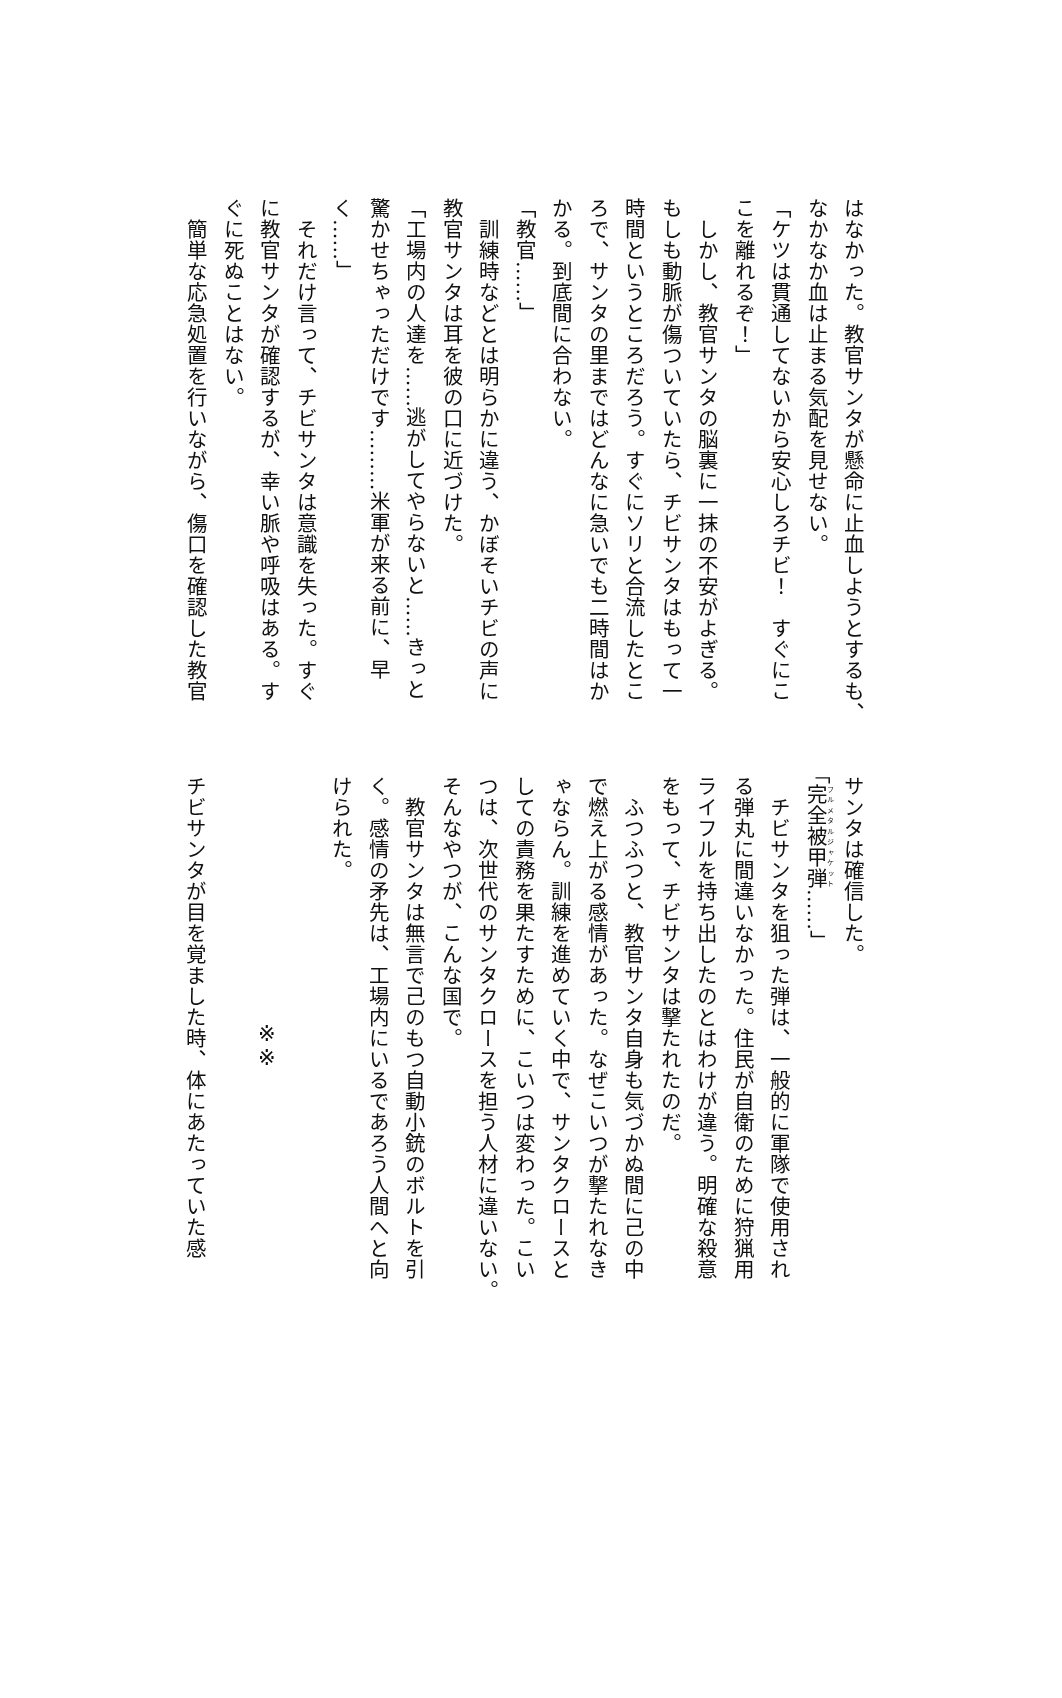はなかった。教官サンタが懸命に止血しようとするも、
なかなか血は止まる気配を見せない。
「ケツは貫通してないから安心しろチビ！　すぐにこ
こを離れるぞ！」
　しかし、教官サンタの脳裏に一抹の不安がよぎる。
もしも動脈が傷ついていたら、チビサンタはもって一
時間というところだろう。すぐにソリと合流したとこ
ろで、サンタの里まではどんなに急いでも二時間はか
かる。到底間に合わない。
「教官……」
　訓練時などとは明らかに違う、かぼそいチビの声に
教官サンタは耳を彼の口に近づけた。
「工場内の人達を……逃がしてやらないと……きっと
驚かせちゃっただけです………米軍が来る前に、早
く……」
　それだけ言って、チビサンタは意識を失った。すぐ
に教官サンタが確認するが、幸い脈や呼吸はある。す
ぐに死ぬことはない。
　簡単な応急処置を行いながら、傷口を確認した教官
サンタは確信した。
「完全被甲弾……」
　チビサンタを狙った弾は、一般的に軍隊で使用され
る弾丸に間違いなかった。住民が自衛のために狩猟用
ライフルを持ち出したのとはわけが違う。明確な殺意
をもって、チビサンタは撃たれたのだ。
　ふつふつと、教官サンタ自身も気づかぬ間に己の中
で燃え上がる感情があった。なぜこいつが撃たれなき
ゃならん。訓練を進めていく中で、サンタクロースと
しての責務を果たすために、こいつは変わった。こい
つは、次世代のサンタクロースを担う人材に違いない。
そんなやつが、こんな国で。
　教官サンタは無言で己のもつ自動小銃のボルトを引
く。感情の矛先は、工場内にいるであろう人間へと向
けられた。
※※
チビサンタが目を覚ました時、体にあたっていた感